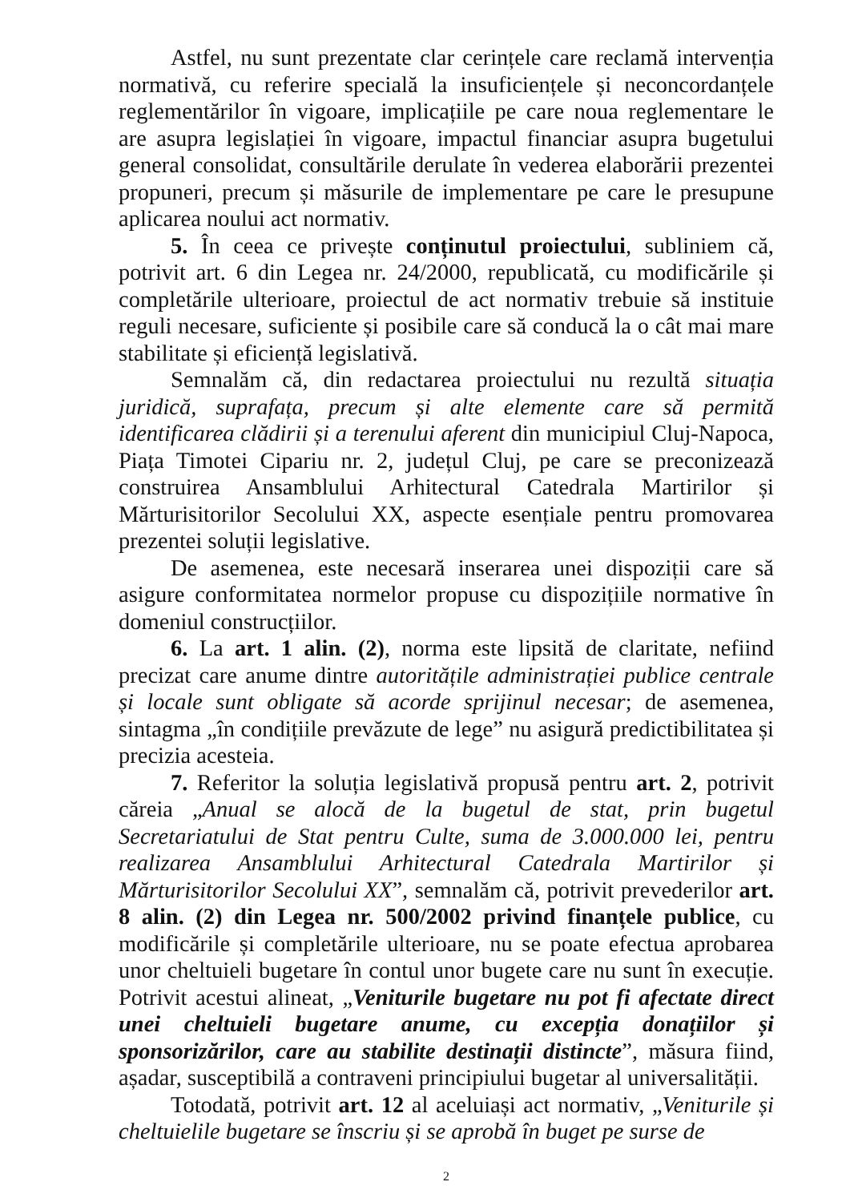Astfel, nu sunt prezentate clar cerințele care reclamă intervenția normativă, cu referire specială la insuficiențele și neconcordanțele reglementărilor în vigoare, implicațiile pe care noua reglementare le are asupra legislației în vigoare, impactul financiar asupra bugetului general consolidat, consultările derulate în vederea elaborării prezentei propuneri, precum și măsurile de implementare pe care le presupune aplicarea noului act normativ.
5. În ceea ce privește conținutul proiectului, subliniem că, potrivit art. 6 din Legea nr. 24/2000, republicată, cu modificările și completările ulterioare, proiectul de act normativ trebuie să instituie reguli necesare, suficiente și posibile care să conducă la o cât mai mare stabilitate și eficiență legislativă.
Semnalăm că, din redactarea proiectului nu rezultă situația juridică, suprafața, precum și alte elemente care să permită identificarea clădirii și a terenului aferent din municipiul Cluj-Napoca, Piața Timotei Cipariu nr. 2, județul Cluj, pe care se preconizează construirea Ansamblului Arhitectural Catedrala Martirilor și Mărturisitorilor Secolului XX, aspecte esențiale pentru promovarea prezentei soluții legislative.
De asemenea, este necesară inserarea unei dispoziții care să asigure conformitatea normelor propuse cu dispozițiile normative în domeniul construcțiilor.
6. La art. 1 alin. (2), norma este lipsită de claritate, nefiind precizat care anume dintre autoritățile administrației publice centrale și locale sunt obligate să acorde sprijinul necesar; de asemenea, sintagma „în condițiile prevăzute de lege” nu asigură predictibilitatea și precizia acesteia.
7. Referitor la soluția legislativă propusă pentru art. 2, potrivit căreia „Anual se alocă de la bugetul de stat, prin bugetul Secretariatului de Stat pentru Culte, suma de 3.000.000 lei, pentru realizarea Ansamblului Arhitectural Catedrala Martirilor și Mărturisitorilor Secolului XX”, semnalăm că, potrivit prevederilor art. 8 alin. (2) din Legea nr. 500/2002 privind finanțele publice, cu modificările și completările ulterioare, nu se poate efectua aprobarea unor cheltuieli bugetare în contul unor bugete care nu sunt în execuție. Potrivit acestui alineat, „Veniturile bugetare nu pot fi afectate direct unei cheltuieli bugetare anume, cu excepția donațiilor și sponsorizărilor, care au stabilite destinații distincte”, măsura fiind, așadar, susceptibilă a contraveni principiului bugetar al universalității.
Totodată, potrivit art. 12 al aceluiași act normativ, „Veniturile și cheltuielile bugetare se înscriu și se aprobă în buget pe surse de
2